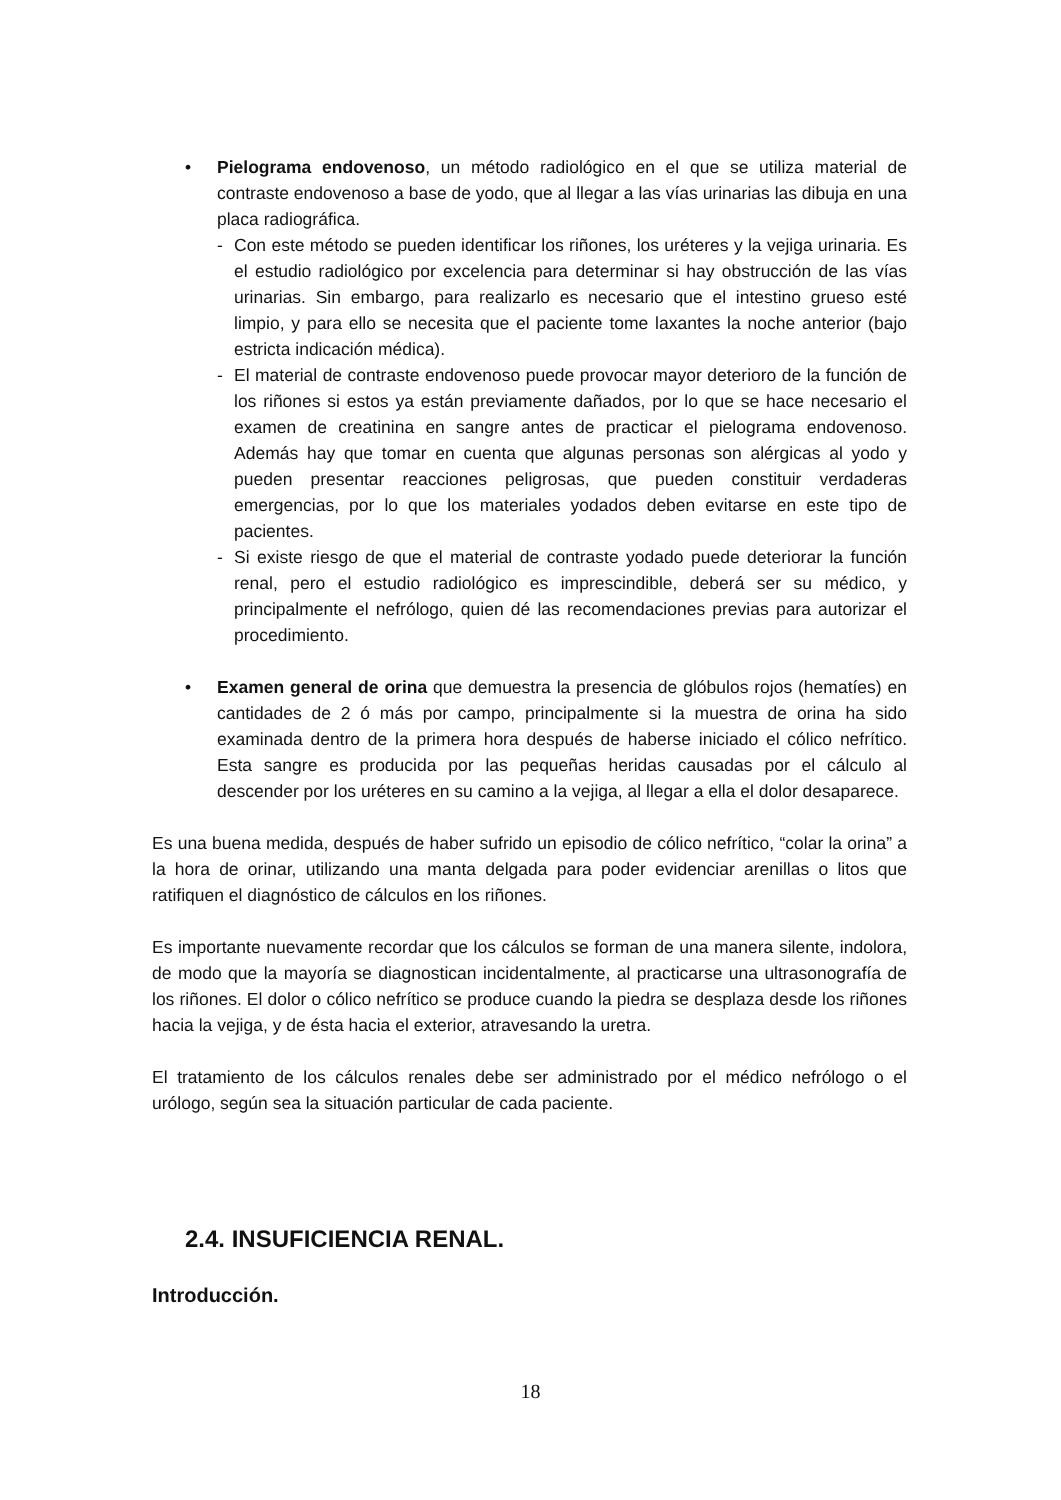• Pielograma endovenoso, un método radiológico en el que se utiliza material de contraste endovenoso a base de yodo, que al llegar a las vías urinarias las dibuja en una placa radiográfica.
- Con este método se pueden identificar los riñones, los uréteres y la vejiga urinaria. Es el estudio radiológico por excelencia para determinar si hay obstrucción de las vías urinarias. Sin embargo, para realizarlo es necesario que el intestino grueso esté limpio, y para ello se necesita que el paciente tome laxantes la noche anterior (bajo estricta indicación médica).
- El material de contraste endovenoso puede provocar mayor deterioro de la función de los riñones si estos ya están previamente dañados, por lo que se hace necesario el examen de creatinina en sangre antes de practicar el pielograma endovenoso. Además hay que tomar en cuenta que algunas personas son alérgicas al yodo y pueden presentar reacciones peligrosas, que pueden constituir verdaderas emergencias, por lo que los materiales yodados deben evitarse en este tipo de pacientes.
- Si existe riesgo de que el material de contraste yodado puede deteriorar la función renal, pero el estudio radiológico es imprescindible, deberá ser su médico, y principalmente el nefrólogo, quien dé las recomendaciones previas para autorizar el procedimiento.
• Examen general de orina que demuestra la presencia de glóbulos rojos (hematíes) en cantidades de 2 ó más por campo, principalmente si la muestra de orina ha sido examinada dentro de la primera hora después de haberse iniciado el cólico nefrítico. Esta sangre es producida por las pequeñas heridas causadas por el cálculo al descender por los uréteres en su camino a la vejiga, al llegar a ella el dolor desaparece.
Es una buena medida, después de haber sufrido un episodio de cólico nefrítico, “colar la orina” a la hora de orinar, utilizando una manta delgada para poder evidenciar arenillas o litos que ratifiquen el diagnóstico de cálculos en los riñones.
Es importante nuevamente recordar que los cálculos se forman de una manera silente, indolora, de modo que la mayoría se diagnostican incidentalmente, al practicarse una ultrasonografía de los riñones. El dolor o cólico nefrítico se produce cuando la piedra se desplaza desde los riñones hacia la vejiga, y de ésta hacia el exterior, atravesando la uretra.
El tratamiento de los cálculos renales debe ser administrado por el médico nefrólogo o el urólogo, según sea la situación particular de cada paciente.
2.4. INSUFICIENCIA RENAL.
Introducción.
18